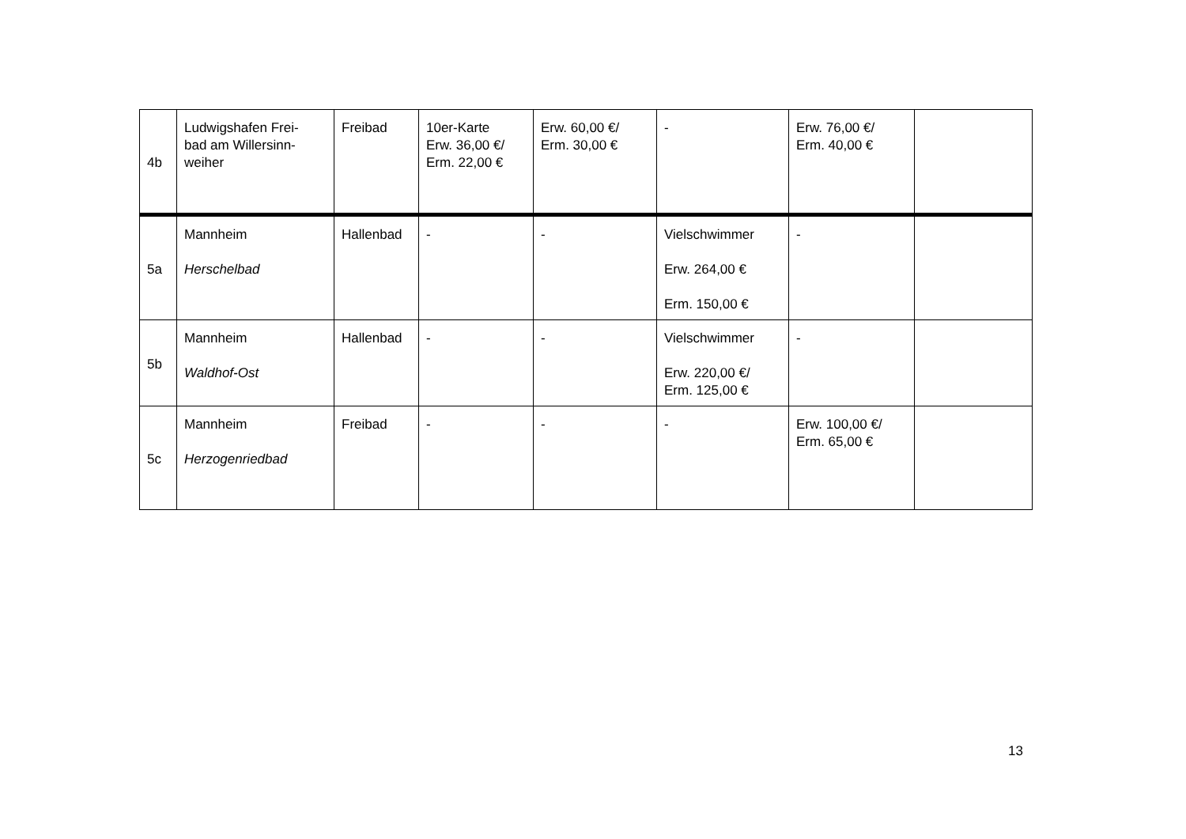| 4b | Ludwigshafen Frei- bad am Willersinn- weiher | Freibad | 10er-Karte Erw. 36,00 €/ Erm. 22,00 € | Erw. 60,00 €/ Erm. 30,00 € | - | Erw. 76,00 €/ Erm. 40,00 € | |
| 5a | Mannheim Herschelbad | Hallenbad | - | - | Vielschwimmer Erw. 264,00 € Erm. 150,00 € | - | |
| 5b | Mannheim Waldhof-Ost | Hallenbad | - | - | Vielschwimmer Erw. 220,00 €/ Erm. 125,00 € | - | |
| 5c | Mannheim Herzogenriedbad | Freibad | - | - | - | Erw. 100,00 €/ Erm. 65,00 € | |
13